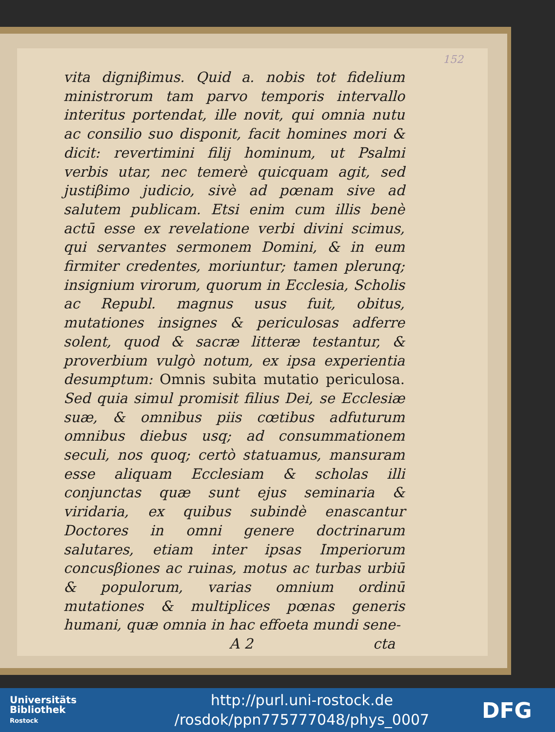152
vita digniβimus. Quid a. nobis tot fidelium ministrorum tam parvo temporis intervallo interitus portendat, ille novit, qui omnia nutu ac consilio suo disponit, facit homines mori & dicit: revertimini filij hominum, ut Psalmi verbis utar, nec temerè quicquam agit, sed justiβimo judicio, sivè ad pœnam sive ad salutem publicam. Etsi enim cum illis benè actū esse ex revelatione verbi divini scimus, qui servantes sermonem Domini, & in eum firmiter credentes, moriuntur; tamen plerunq; insignium virorum, quorum in Ecclesia, Scholis ac Republ. magnus usus fuit, obitus, mutationes insignes & periculosas adferre solent, quod & sacræ litteræ testantur, & proverbium vulgò notum, ex ipsa experientia desumptum: Omnis subita mutatio periculosa. Sed quia simul promisit filius Dei, se Ecclesiæ suæ, & omnibus piis cœtibus adfuturum omnibus diebus usq; ad consummationem seculi, nos quoq; certò statuamus, mansuram esse aliquam Ecclesiam & scholas illi conjunctas quæ sunt ejus seminaria & viridaria, ex quibus subindè enascantur Doctores in omni genere doctrinarum salutares, etiam inter ipsas Imperiorum concusβiones ac ruinas, motus ac turbas urbiū & populorum, varias omnium ordinū mutationes & multiplices pœnas generis humani, quæ omnia in hac effoeta mundi sene-
A 2 cta
Universitäts
Bibliothek
Rostock
http://purl.uni-rostock.de
/rosdok/ppn775777048/phys_0007
DFG